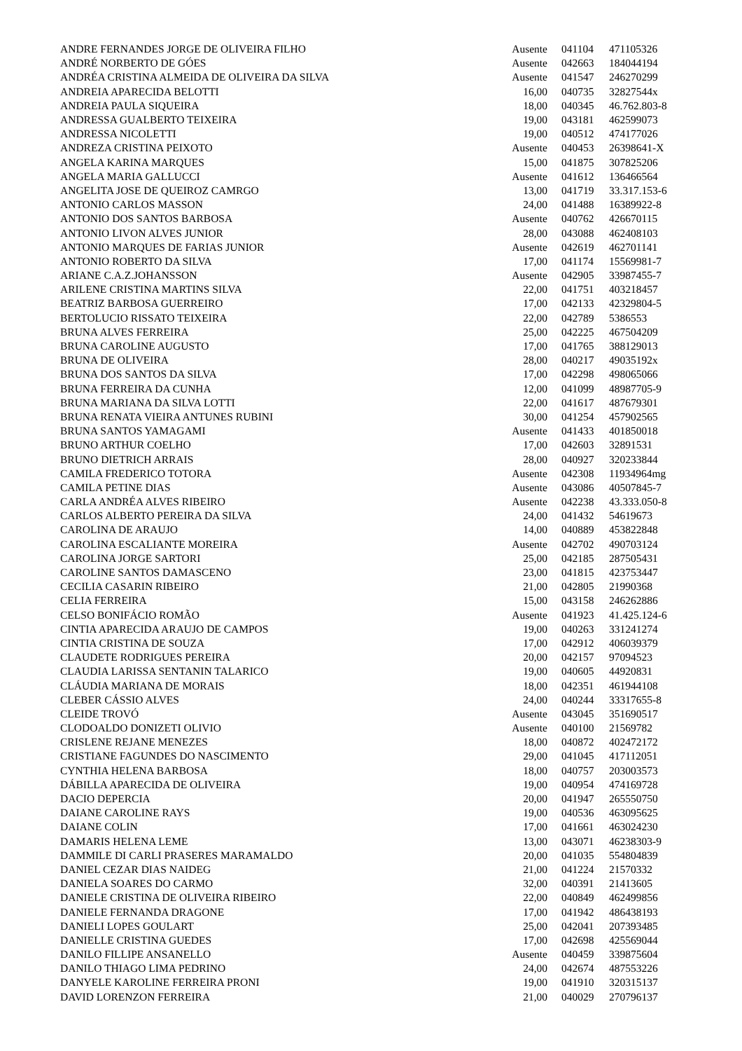| ANDRE FERNANDES JORGE DE OLIVEIRA FILHO | Ausente | 041104 | 471105326 |
| ANDRÉ NORBERTO DE GÓES | Ausente | 042663 | 184044194 |
| ANDRÉA CRISTINA ALMEIDA DE OLIVEIRA DA SILVA | Ausente | 041547 | 246270299 |
| ANDREIA APARECIDA BELOTTI | 16,00 | 040735 | 32827544x |
| ANDREIA PAULA SIQUEIRA | 18,00 | 040345 | 46.762.803-8 |
| ANDRESSA GUALBERTO TEIXEIRA | 19,00 | 043181 | 462599073 |
| ANDRESSA NICOLETTI | 19,00 | 040512 | 474177026 |
| ANDREZA CRISTINA PEIXOTO | Ausente | 040453 | 26398641-X |
| ANGELA KARINA MARQUES | 15,00 | 041875 | 307825206 |
| ANGELA MARIA GALLUCCI | Ausente | 041612 | 136466564 |
| ANGELITA JOSE DE QUEIROZ CAMRGO | 13,00 | 041719 | 33.317.153-6 |
| ANTONIO CARLOS MASSON | 24,00 | 041488 | 16389922-8 |
| ANTONIO DOS SANTOS BARBOSA | Ausente | 040762 | 426670115 |
| ANTONIO LIVON ALVES JUNIOR | 28,00 | 043088 | 462408103 |
| ANTONIO MARQUES DE FARIAS JUNIOR | Ausente | 042619 | 462701141 |
| ANTONIO ROBERTO DA SILVA | 17,00 | 041174 | 15569981-7 |
| ARIANE C.A.Z.JOHANSSON | Ausente | 042905 | 33987455-7 |
| ARILENE CRISTINA MARTINS SILVA | 22,00 | 041751 | 403218457 |
| BEATRIZ BARBOSA GUERREIRO | 17,00 | 042133 | 42329804-5 |
| BERTOLUCIO RISSATO TEIXEIRA | 22,00 | 042789 | 5386553 |
| BRUNA ALVES FERREIRA | 25,00 | 042225 | 467504209 |
| BRUNA CAROLINE AUGUSTO | 17,00 | 041765 | 388129013 |
| BRUNA DE OLIVEIRA | 28,00 | 040217 | 49035192x |
| BRUNA DOS SANTOS DA SILVA | 17,00 | 042298 | 498065066 |
| BRUNA FERREIRA DA CUNHA | 12,00 | 041099 | 48987705-9 |
| BRUNA MARIANA DA SILVA LOTTI | 22,00 | 041617 | 487679301 |
| BRUNA RENATA VIEIRA ANTUNES RUBINI | 30,00 | 041254 | 457902565 |
| BRUNA SANTOS YAMAGAMI | Ausente | 041433 | 401850018 |
| BRUNO ARTHUR COELHO | 17,00 | 042603 | 32891531 |
| BRUNO DIETRICH ARRAIS | 28,00 | 040927 | 320233844 |
| CAMILA FREDERICO TOTORA | Ausente | 042308 | 11934964mg |
| CAMILA PETINE DIAS | Ausente | 043086 | 40507845-7 |
| CARLA ANDRÉA ALVES RIBEIRO | Ausente | 042238 | 43.333.050-8 |
| CARLOS ALBERTO PEREIRA DA SILVA | 24,00 | 041432 | 54619673 |
| CAROLINA DE ARAUJO | 14,00 | 040889 | 453822848 |
| CAROLINA ESCALIANTE MOREIRA | Ausente | 042702 | 490703124 |
| CAROLINA JORGE SARTORI | 25,00 | 042185 | 287505431 |
| CAROLINE SANTOS DAMASCENO | 23,00 | 041815 | 423753447 |
| CECILIA CASARIN RIBEIRO | 21,00 | 042805 | 21990368 |
| CELIA FERREIRA | 15,00 | 043158 | 246262886 |
| CELSO BONIFÁCIO ROMÃO | Ausente | 041923 | 41.425.124-6 |
| CINTIA APARECIDA ARAUJO DE CAMPOS | 19,00 | 040263 | 331241274 |
| CINTIA CRISTINA DE SOUZA | 17,00 | 042912 | 406039379 |
| CLAUDETE RODRIGUES PEREIRA | 20,00 | 042157 | 97094523 |
| CLAUDIA LARISSA SENTANIN TALARICO | 19,00 | 040605 | 44920831 |
| CLÁUDIA MARIANA DE MORAIS | 18,00 | 042351 | 461944108 |
| CLEBER CÁSSIO ALVES | 24,00 | 040244 | 33317655-8 |
| CLEIDE TROVÓ | Ausente | 043045 | 351690517 |
| CLODOALDO DONIZETI OLIVIO | Ausente | 040100 | 21569782 |
| CRISLENE REJANE MENEZES | 18,00 | 040872 | 402472172 |
| CRISTIANE FAGUNDES DO NASCIMENTO | 29,00 | 041045 | 417112051 |
| CYNTHIA HELENA BARBOSA | 18,00 | 040757 | 203003573 |
| DÁBILLA APARECIDA DE OLIVEIRA | 19,00 | 040954 | 474169728 |
| DACIO DEPERCIA | 20,00 | 041947 | 265550750 |
| DAIANE CAROLINE RAYS | 19,00 | 040536 | 463095625 |
| DAIANE COLIN | 17,00 | 041661 | 463024230 |
| DAMARIS HELENA LEME | 13,00 | 043071 | 46238303-9 |
| DAMMILE DI CARLI PRASERES MARAMALDO | 20,00 | 041035 | 554804839 |
| DANIEL CEZAR DIAS NAIDEG | 21,00 | 041224 | 21570332 |
| DANIELA SOARES DO CARMO | 32,00 | 040391 | 21413605 |
| DANIELE CRISTINA DE OLIVEIRA RIBEIRO | 22,00 | 040849 | 462499856 |
| DANIELE FERNANDA DRAGONE | 17,00 | 041942 | 486438193 |
| DANIELI LOPES GOULART | 25,00 | 042041 | 207393485 |
| DANIELLE CRISTINA GUEDES | 17,00 | 042698 | 425569044 |
| DANILO FILLIPE ANSANELLO | Ausente | 040459 | 339875604 |
| DANILO THIAGO LIMA PEDRINO | 24,00 | 042674 | 487553226 |
| DANYELE KAROLINE FERREIRA PRONI | 19,00 | 041910 | 320315137 |
| DAVID LORENZON FERREIRA | 21,00 | 040029 | 270796137 |